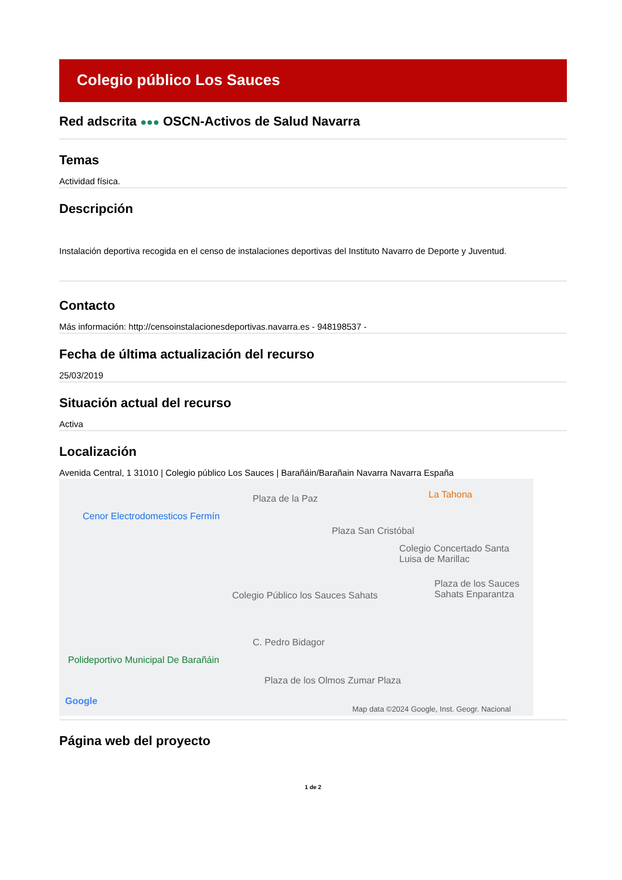Colegio público Los Sauces
Red adscrita ●●● OSCN-Activos de Salud Navarra
Temas
Actividad física.
Descripción
Instalación deportiva recogida en el censo de instalaciones deportivas del Instituto Navarro de Deporte y Juventud.
Contacto
Más información: http://censoinstalacionesdeportivas.navarra.es - 948198537 -
Fecha de última actualización del recurso
25/03/2019
Situación actual del recurso
Activa
Localización
Avenida Central, 1 31010 | Colegio público Los Sauces | Barañáin/Barañain Navarra Navarra España
Plaza de la Paz La Tahona
Cenor Electrodomesticos Fermín
Plaza San Cristóbal
Colegio Concertado Santa Luisa de Marillac
Colegio Público los Sauces Sahats
Plaza de los Sauces Sahats Enparantza
C. Pedro Bidagor
Polideportivo Municipal De Barañáin
Plaza de los Olmos Zumar Plaza
Google
Map data ©2024 Google, Inst. Geogr. Nacional
Página web del proyecto
1 de 2